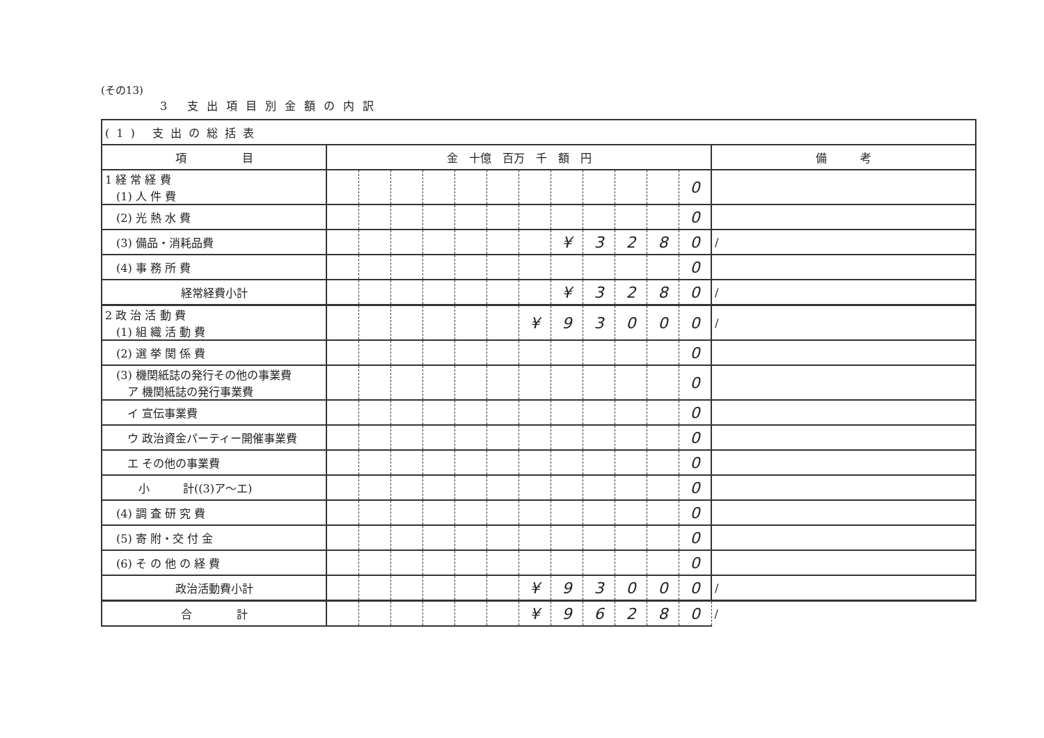(その13)
3 支出項目別金額の内訳
| (1) 支出の総括表 | | | | | | | | | | | | | |
| 項 目 | 金 十億 百万 千 額 円 | | | | | | | | | | | | 備 考 |
| 1 経 常 経 費 (1) 人 件 費 | | | | | | | | | | | | 0 | |
| (2) 光 熱 水 費 | | | | | | | | | | | | 0 | |
| (3) 備品・消耗品費 | | | | | | | | ¥ | 3 | 2 | 8 | 0 | / |
| (4) 事 務 所 費 | | | | | | | | | | | | 0 | |
| 経常経費小計 | | | | | | | | ¥ | 3 | 2 | 8 | 0 | / |
| 2 政 治 活 動 費 (1) 組 織 活 動 費 | | | | | | | ¥ | 9 | 3 | 0 | 0 | 0 | / |
| (2) 選 挙 関 係 費 | | | | | | | | | | | | 0 | |
| (3) 機関紙誌の発行その他の事業費 ア 機関紙誌の発行事業費 | | | | | | | | | | | | 0 | |
| イ 宣伝事業費 | | | | | | | | | | | | 0 | |
| ウ 政治資金パーティー開催事業費 | | | | | | | | | | | | 0 | |
| エ その他の事業費 | | | | | | | | | | | | 0 | |
| 小 計((3)ア～エ) | | | | | | | | | | | | 0 | |
| (4) 調 査 研 究 費 | | | | | | | | | | | | 0 | |
| (5) 寄 附・交 付 金 | | | | | | | | | | | | 0 | |
| (6) そ の 他 の 経 費 | | | | | | | | | | | | 0 | |
| 政治活動費小計 | | | | | | | ¥ | 9 | 3 | 0 | 0 | 0 | / |
| 合 計 | | | | | | | ¥ | 9 | 6 | 2 | 8 | 0 | / |